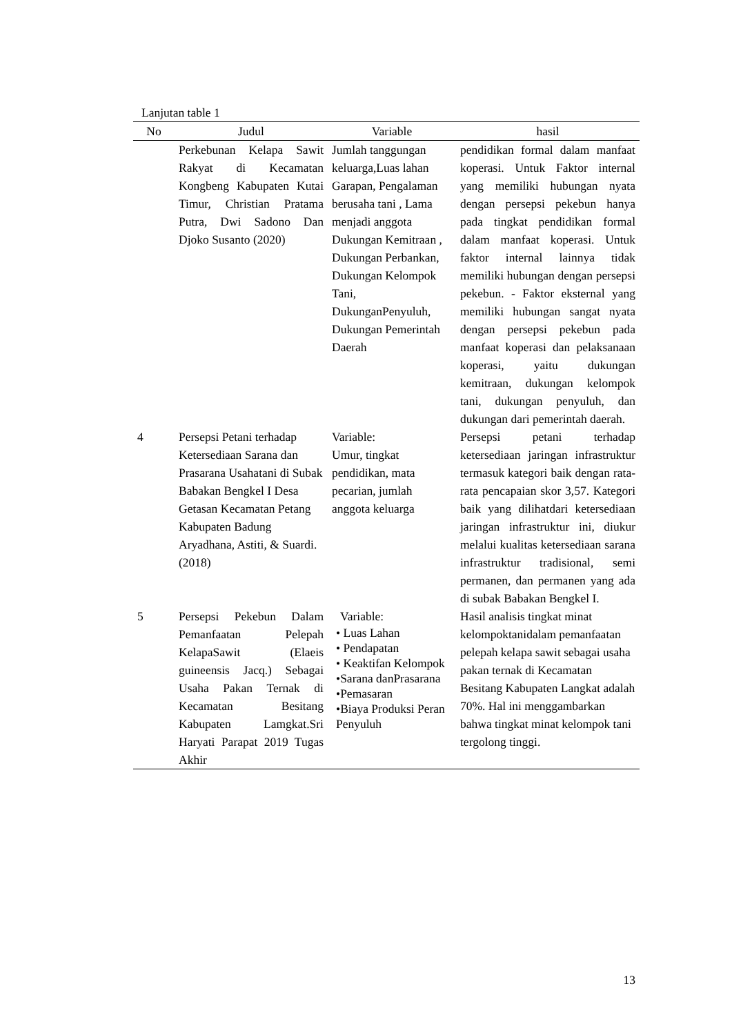Lanjutan table 1
| No | Judul | Variable | hasil |
| --- | --- | --- | --- |
| | Perkebunan Kelapa Sawit Rakyat di Kecamatan Kongbeng Kabupaten Kutai Timur, Christian Pratama Putra, Dwi Sadono Dan Djoko Susanto (2020) | Jumlah tanggungan keluarga,Luas lahan Garapan, Pengalaman berusaha tani , Lama menjadi anggota Dukungan Kemitraan , Dukungan Perbankan, Dukungan Kelompok Tani, DukunganPenyuluh, Dukungan Pemerintah Daerah | pendidikan formal dalam manfaat koperasi. Untuk Faktor internal yang memiliki hubungan nyata dengan persepsi pekebun hanya pada tingkat pendidikan formal dalam manfaat koperasi. Untuk faktor internal lainnya tidak memiliki hubungan dengan persepsi pekebun. - Faktor eksternal yang memiliki hubungan sangat nyata dengan persepsi pekebun pada manfaat koperasi dan pelaksanaan koperasi, yaitu dukungan kemitraan, dukungan kelompok tani, dukungan penyuluh, dan dukungan dari pemerintah daerah. |
| 4 | Persepsi Petani terhadap Ketersediaan Sarana dan Prasarana Usahatani di Subak Babakan Bengkel I Desa Getasan Kecamatan Petang Kabupaten Badung Aryadhana, Astiti, & Suardi. (2018) | Variable: Umur, tingkat pendidikan, mata pecarian, jumlah anggota keluarga | Persepsi petani terhadap ketersediaan jaringan infrastruktur termasuk kategori baik dengan rata-rata pencapaian skor 3,57. Kategori baik yang dilihatdari ketersediaan jaringan infrastruktur ini, diukur melalui kualitas ketersediaan sarana infrastruktur tradisional, semi permanen, dan permanen yang ada di subak Babakan Bengkel I. |
| 5 | Persepsi Pekebun Dalam Pemanfaatan Pelepah KelapaSawit (Elaeis guineensis Jacq.) Sebagai Usaha Pakan Ternak di Kecamatan Besitang Kabupaten Lamgkat.Sri Haryati Parapat 2019 Tugas Akhir | Variable: • Luas Lahan • Pendapatan • Keaktifan Kelompok •Sarana danPrasarana •Pemasaran •Biaya Produksi Peran Penyuluh | Hasil analisis tingkat minat kelompoktanidalam pemanfaatan pelepah kelapa sawit sebagai usaha pakan ternak di Kecamatan Besitang Kabupaten Langkat adalah 70%. Hal ini menggambarkan bahwa tingkat minat kelompok tani tergolong tinggi. |
13